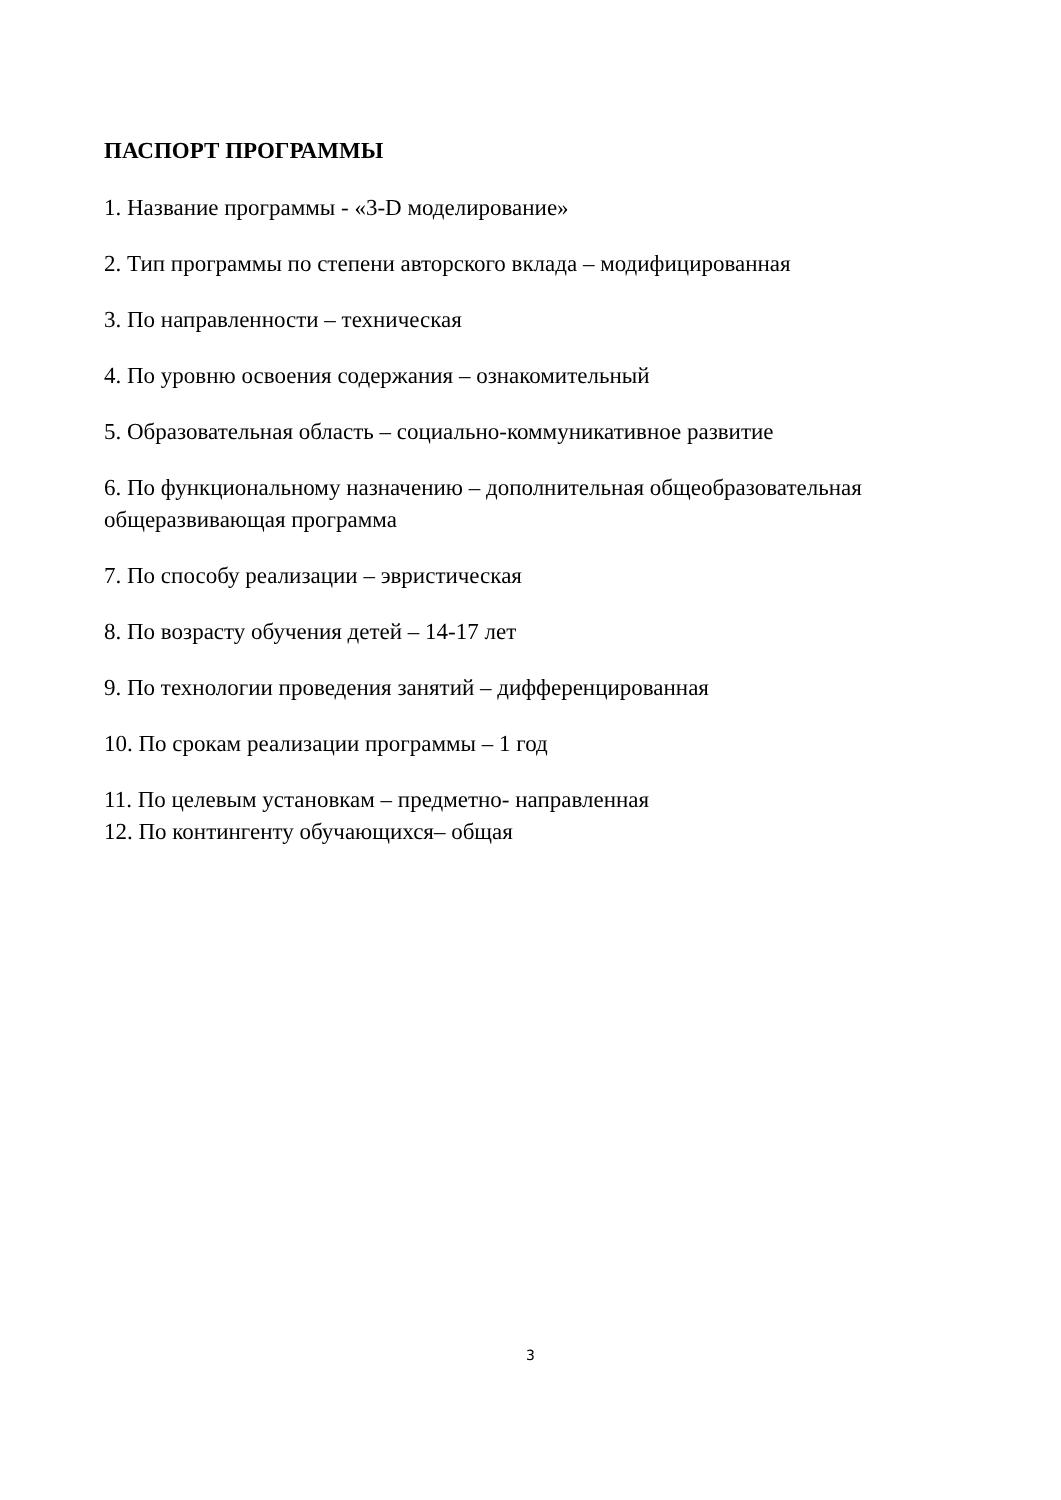ПАСПОРТ ПРОГРАММЫ
1. Название программы - «3-D моделирование»
2. Тип программы по степени авторского вклада – модифицированная
3. По направленности – техническая
4. По уровню освоения содержания – ознакомительный
5. Образовательная область – социально-коммуникативное развитие
6. По функциональному назначению – дополнительная общеобразовательная общеразвивающая программа
7. По способу реализации – эвристическая
8. По возрасту обучения детей – 14-17 лет
9. По технологии проведения занятий – дифференцированная
10. По срокам реализации программы – 1 год
11. По целевым установкам – предметно- направленная
12. По контингенту обучающихся– общая
3